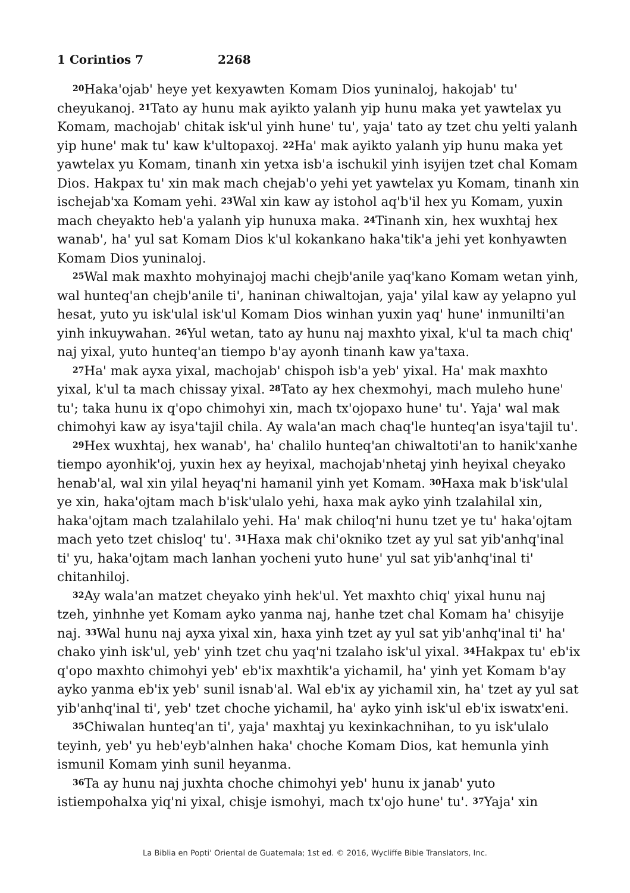1 Corintios 7 2268
<sup>20</sup> Haka'ojab' heye yet kexyawten Komam Dios yuninaloj, hakojab' tu' cheyukanoj. <sup>21</sup>Tato ay hunu mak ayikto yalanh yip hunu maka yet yawtelax yu Komam, machojab' chitak isk'ul yinh hune' tu', yaja' tato ay tzet chu yelti yalanh yip hune' mak tu' kaw k'ultopaxoj. <sup>22</sup>Ha' mak ayikto yalanh yip hunu maka yet yawtelax yu Komam, tinanh xin yetxa isb'a ischukil yinh isyijen tzet chal Komam Dios. Hakpax tu' xin mak mach chejab'o yehi yet yawtelax yu Komam, tinanh xin ischejab'xa Komam yehi. <sup>23</sup>Wal xin kaw ay istohol aq'b'il hex yu Komam, yuxin mach cheyakto heb'a yalanh yip hunuxa maka. <sup>24</sup>Tinanh xin, hex wuxhtaj hex wanab', ha' yul sat Komam Dios k'ul kokankano haka'tik'a jehi yet konhyawten Komam Dios yuninaloj.
<sup>25</sup> Wal mak maxhto mohyinajoj machi chejb'anile yaq'kano Komam wetan yinh, wal hunteq'an chejb'anile ti', haninan chiwaltojan, yaja' yilal kaw ay yelapno yul hesat, yuto yu isk'ulal isk'ul Komam Dios winhan yuxin yaq' hune' inmunilti'an yinh inkuywahan. <sup>26</sup>Yul wetan, tato ay hunu naj maxhto yixal, k'ul ta mach chiq' naj yixal, yuto hunteq'an tiempo b'ay ayonh tinanh kaw ya'taxa.
<sup>27</sup> Ha' mak ayxa yixal, machojab' chispoh isb'a yeb' yixal. Ha' mak maxhto yixal, k'ul ta mach chissay yixal. <sup>28</sup>Tato ay hex chexmohyi, mach muleho hune' tu'; taka hunu ix q'opo chimohyi xin, mach tx'ojopaxo hune' tu'. Yaja' wal mak chimohyi kaw ay isya'tajil chila. Ay wala'an mach chaq'le hunteq'an isya'tajil tu'.
<sup>29</sup> Hex wuxhtaj, hex wanab', ha' chalilo hunteq'an chiwaltoti'an to hanik'xanhe tiempo ayonhik'oj, yuxin hex ay heyixal, machojab'nhetaj yinh heyixal cheyako henab'al, wal xin yilal heyaq'ni hamanil yinh yet Komam. <sup>30</sup>Haxa mak b'isk'ulal ye xin, haka'ojtam mach b'isk'ulalo yehi, haxa mak ayko yinh tzalahilal xin, haka'ojtam mach tzalahilalo yehi. Ha' mak chiloq'ni hunu tzet ye tu' haka'ojtam mach yeto tzet chisloq' tu'. <sup>31</sup>Haxa mak chi'okniko tzet ay yul sat yib'anhq'inal ti' yu, haka'ojtam mach lanhan yocheni yuto hune' yul sat yib'anhq'inal ti' chitanhiloj.
<sup>32</sup> Ay wala'an matzet cheyako yinh hek'ul. Yet maxhto chiq' yixal hunu naj tzeh, yinhnhe yet Komam ayko yanma naj, hanhe tzet chal Komam ha' chisyije naj. <sup>33</sup>Wal hunu naj ayxa yixal xin, haxa yinh tzet ay yul sat yib'anhq'inal ti' ha' chako yinh isk'ul, yeb' yinh tzet chu yaq'ni tzalaho isk'ul yixal. <sup>34</sup>Hakpax tu' eb'ix q'opo maxhto chimohyi yeb' eb'ix maxhtik'a yichamil, ha' yinh yet Komam b'ay ayko yanma eb'ix yeb' sunil isnab'al. Wal eb'ix ay yichamil xin, ha' tzet ay yul sat yib'anhq'inal ti', yeb' tzet choche yichamil, ha' ayko yinh isk'ul eb'ix iswatx'eni.
<sup>35</sup> Chiwalan hunteq'an ti', yaja' maxhtaj yu kexinkachnihan, to yu isk'ulalo teyinh, yeb' yu heb'eyb'alnhen haka' choche Komam Dios, kat hemunla yinh ismunil Komam yinh sunil heyanma.
<sup>36</sup> Ta ay hunu naj juxhta choche chimohyi yeb' hunu ix janab' yuto istiempohalxa yiq'ni yixal, chisje ismohyi, mach tx'ojo hune' tu'. <sup>37</sup>Yaja' xin
La Biblia en Popti' Oriental de Guatemala; 1st ed. © 2016, Wycliffe Bible Translators, Inc.